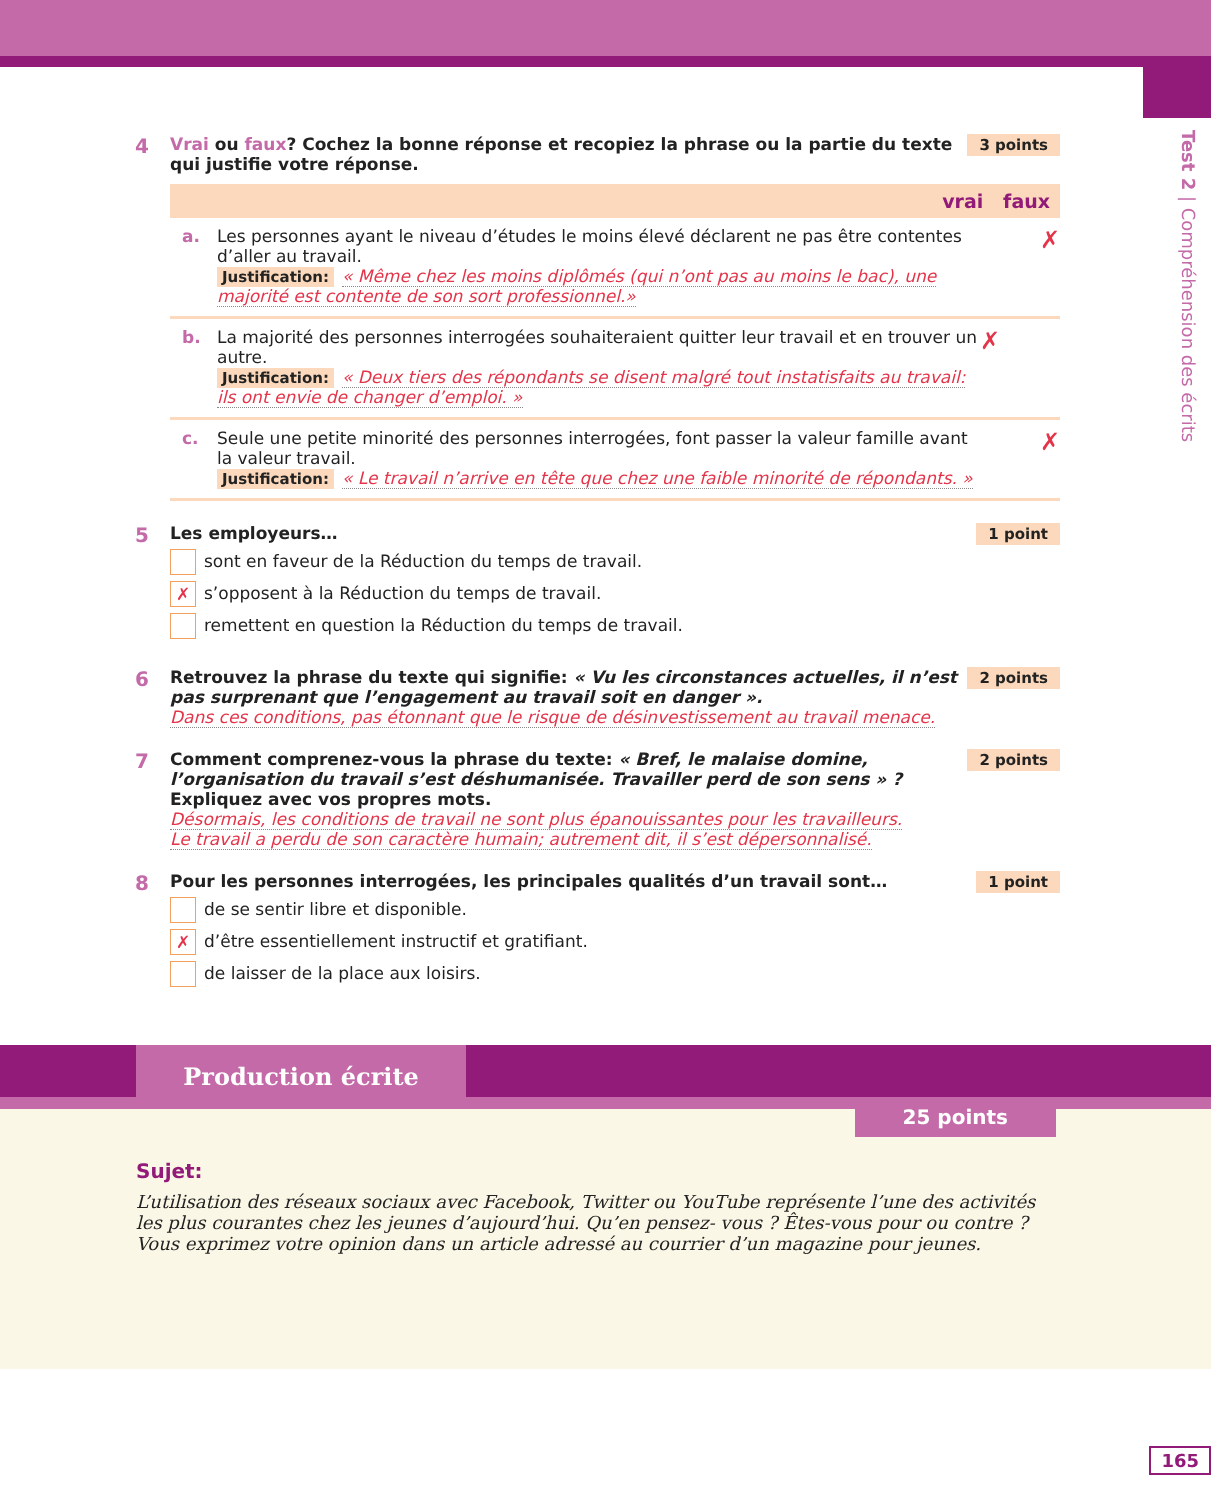Test 2 | Compréhension des écrits
4
3 points Vrai ou faux? Cochez la bonne réponse et recopiez la phrase ou la partie du texte qui justifie votre réponse.
vrai faux
a. Les personnes ayant le niveau d’études le moins élevé déclarent ne pas être contentes d’aller au travail.
Justification: « Même chez les moins diplômés (qui n’ont pas au moins le bac), une majorité est contente de son sort professionnel.»
✗
b. La majorité des personnes interrogées souhaiteraient quitter leur travail et en trouver un autre.
Justification: « Deux tiers des répondants se disent malgré tout instatisfaits au travail: ils ont envie de changer d’emploi. »
✗
c. Seule une petite minorité des personnes interrogées, font passer la valeur famille avant la valeur travail.
Justification: « Le travail n’arrive en tête que chez une faible minorité de répondants. »
✗
5
1 point Les employeurs…
sont en faveur de la Réduction du temps de travail.
✗ s’opposent à la Réduction du temps de travail.
remettent en question la Réduction du temps de travail.
6
2 points Retrouvez la phrase du texte qui signifie: « Vu les circonstances actuelles, il n’est pas surprenant que l’engagement au travail soit en danger ».
Dans ces conditions, pas étonnant que le risque de désinvestissement au travail menace.
7
2 points Comment comprenez-vous la phrase du texte: « Bref, le malaise domine, l’organisation du travail s’est déshumanisée. Travailler perd de son sens » ? Expliquez avec vos propres mots.
Désormais, les conditions de travail ne sont plus épanouissantes pour les travailleurs.
Le travail a perdu de son caractère humain; autrement dit, il s’est dépersonnalisé.
8
1 point Pour les personnes interrogées, les principales qualités d’un travail sont…
de se sentir libre et disponible.
✗ d’être essentiellement instructif et gratifiant.
de laisser de la place aux loisirs.
Production écrite
25 points
Sujet:
L’utilisation des réseaux sociaux avec Facebook, Twitter ou YouTube représente l’une des activités les plus courantes chez les jeunes d’aujourd’hui. Qu’en pensez- vous ? Êtes-vous pour ou contre ? Vous exprimez votre opinion dans un article adressé au courrier d’un magazine pour jeunes.
165